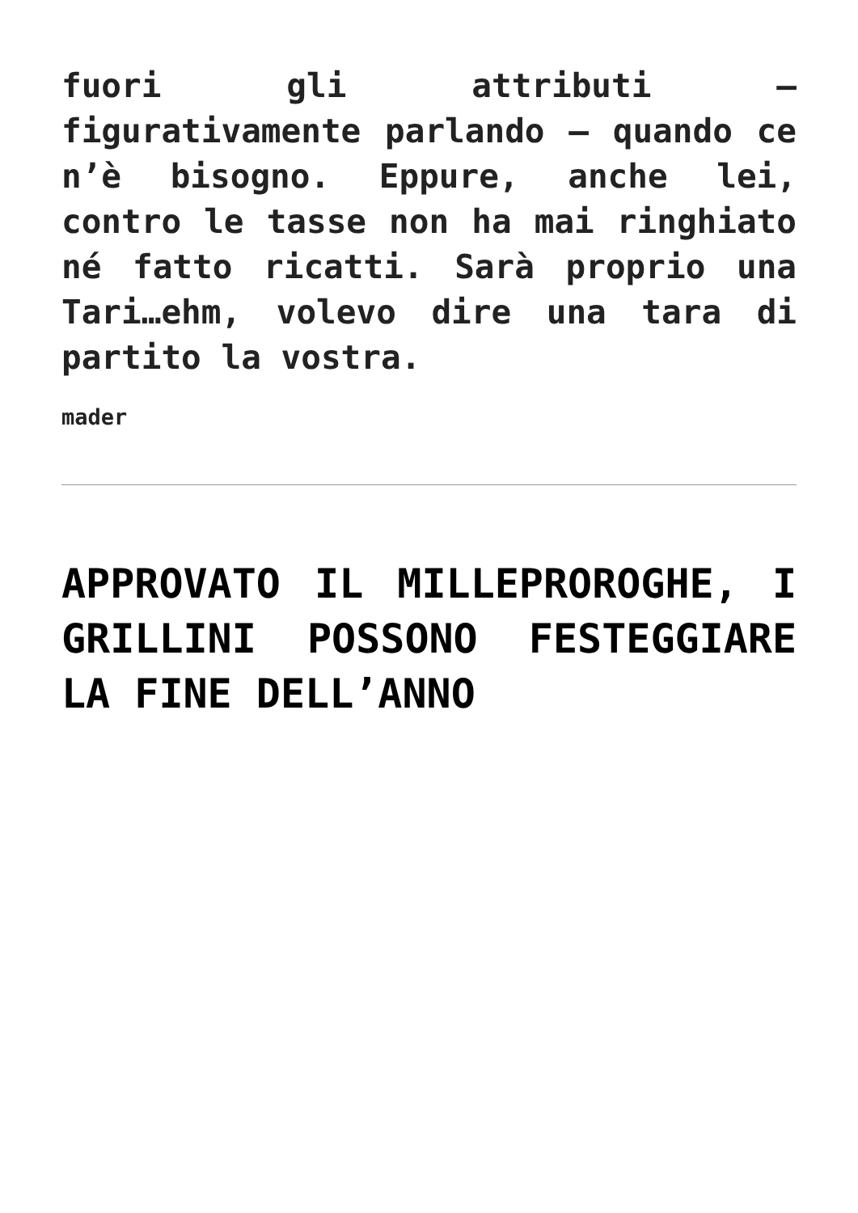fuori gli attributi – figurativamente parlando – quando ce n’è bisogno. Eppure, anche lei, contro le tasse non ha mai ringhiato né fatto ricatti. Sarà proprio una Tari…ehm, volevo dire una tara di partito la vostra.
mader
APPROVATO IL MILLEPROROGHE, I GRILLINI POSSONO FESTEGGIARE LA FINE DELL’ANNO